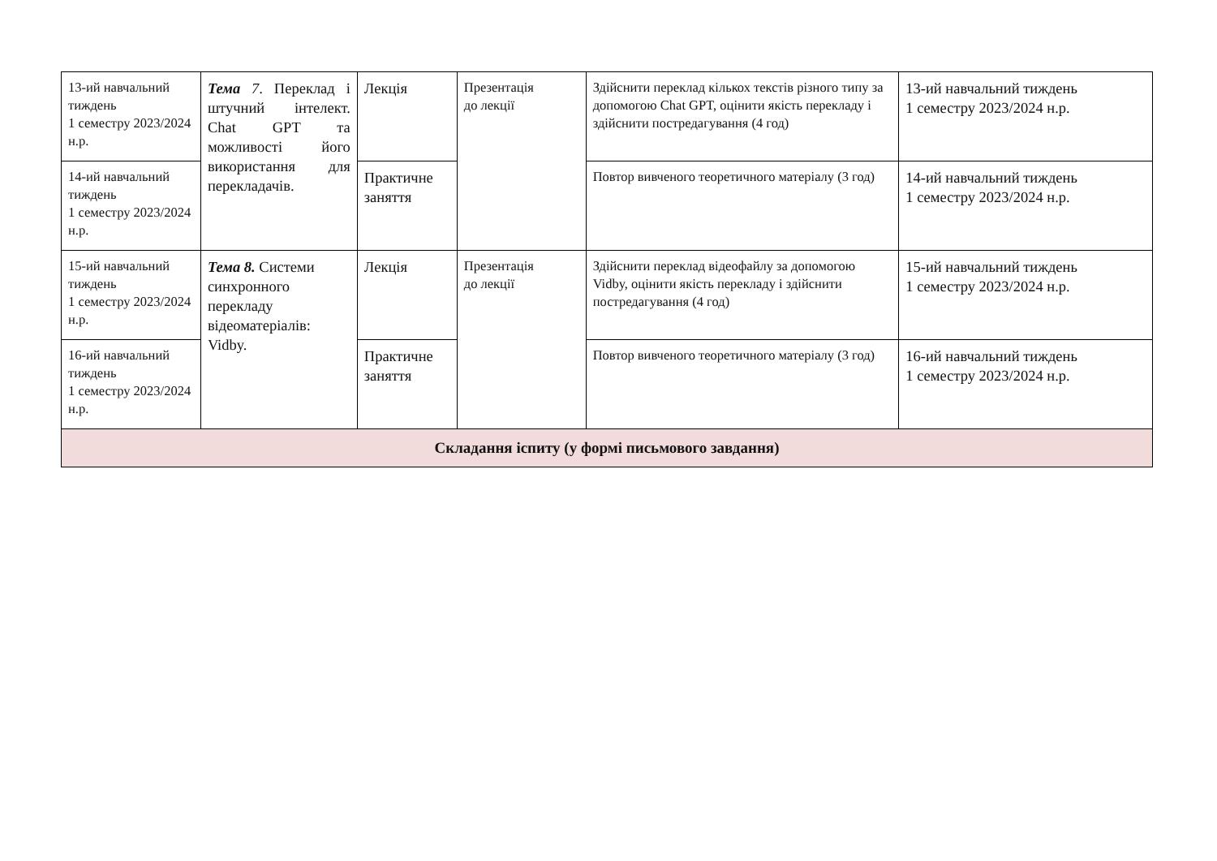| 13-ий навчальний тиждень 1 семестру 2023/2024 н.р. | Тема 7 . Переклад і штучний інтелект. Chat GPT та можливості його використання для перекладачів. | Лекція | Презентація до лекції | Здійснити переклад кількох текстів різного типу за допомогою Chat GPT, оцінити якість перекладу і здійснити постредагування (4 год) | 13-ий навчальний тиждень 1 семестру 2023/2024 н.р. |
| 14-ий навчальний тиждень 1 семестру 2023/2024 н.р. | | Практичне заняття | | Повтор вивченого теоретичного матеріалу (3 год) | 14-ий навчальний тиждень 1 семестру 2023/2024 н.р. |
| 15-ий навчальний тиждень 1 семестру 2023/2024 н.р. | Тема 8. Системи синхронного перекладу відеоматеріалів: Vidby. | Лекція | Презентація до лекції | Здійснити переклад відеофайлу за допомогою Vidby, оцінити якість перекладу і здійснити постредагування (4 год) | 15-ий навчальний тиждень 1 семестру 2023/2024 н.р. |
| 16-ий навчальний тиждень 1 семестру 2023/2024 н.р. | | Практичне заняття | | Повтор вивченого теоретичного матеріалу (3 год) | 16-ий навчальний тиждень 1 семестру 2023/2024 н.р. |
| Складання іспиту (у формі письмового завдання) | | | | | |